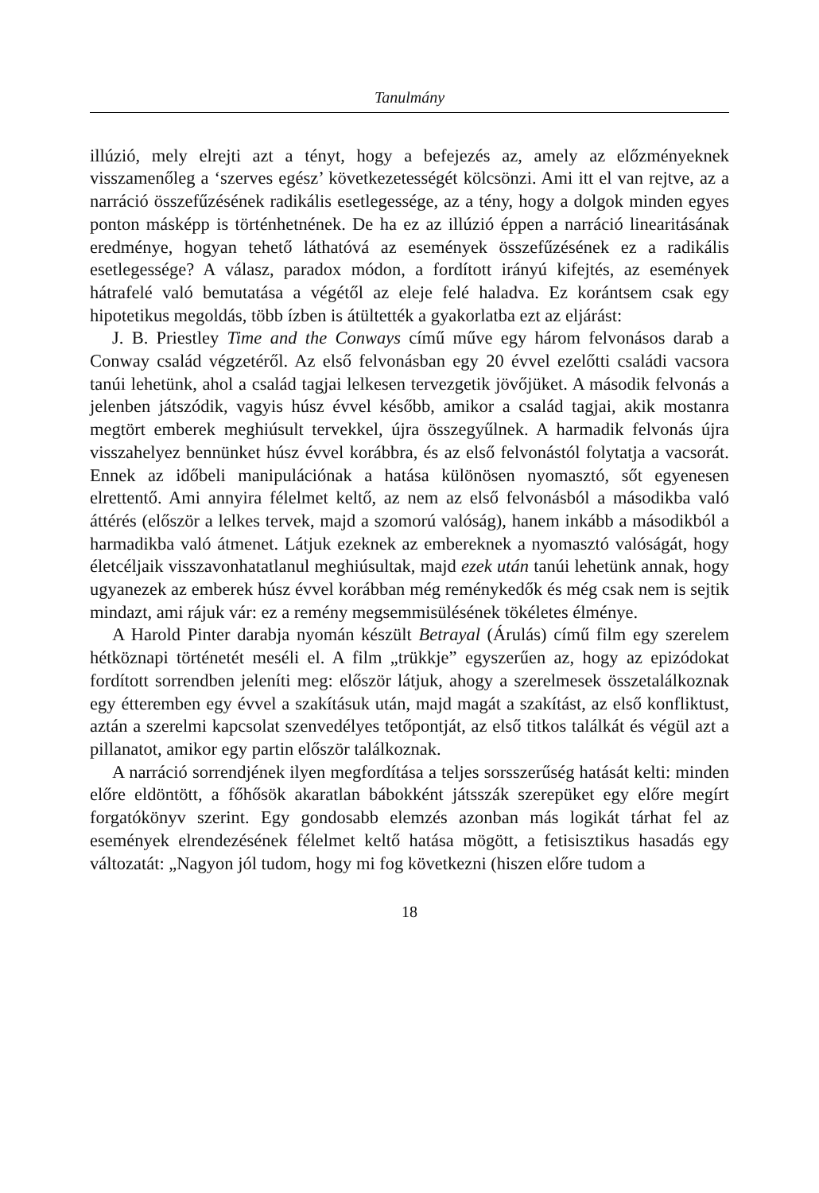Tanulmány
illúzió, mely elrejti azt a tényt, hogy a befejezés az, amely az előzményeknek visszamenőleg a ‘szerves egész’ következetességét kölcsönzi. Ami itt el van rejtve, az a narráció összefűzésének radikális esetlegessége, az a tény, hogy a dolgok minden egyes ponton másképp is történhetnének. De ha ez az illúzió éppen a narráció linearitásának eredménye, hogyan tehető láthatóvá az események összefűzésének ez a radikális esetlegessége? A válasz, paradox módon, a fordított irányú kifejtés, az események hátrafelé való bemutatása a végétől az eleje felé haladva. Ez korántsem csak egy hipotetikus megoldás, több ízben is átültették a gyakorlatba ezt az eljárást:
J. B. Priestley Time and the Conways című műve egy három felvonásos darab a Conway család végzetéről. Az első felvonásban egy 20 évvel ezelőtti családi vacsora tanúi lehetünk, ahol a család tagjai lelkesen tervezgetik jövőjüket. A második felvonás a jelenben játszódik, vagyis húsz évvel később, amikor a család tagjai, akik mostanra megtört emberek meghiúsult tervekkel, újra összegyűlnek. A harmadik felvonás újra visszahelyez bennünket húsz évvel korábbra, és az első felvonástól folytatja a vacsorát. Ennek az időbeli manipulációnak a hatása különösen nyomasztó, sőt egyenesen elrettentő. Ami annyira félelmet keltő, az nem az első felvonásból a másodikba való áttérés (először a lelkes tervek, majd a szomorú valóság), hanem inkább a másodikból a harmadikba való átmenet. Látjuk ezeknek az embereknek a nyomasztó valóságát, hogy életcéljaik visszavonhatatlanul meghiúsultak, majd ezek után tanúi lehetünk annak, hogy ugyanezek az emberek húsz évvel korábban még reménykedők és még csak nem is sejtik mindazt, ami rájuk vár: ez a remény megsemmisülésének tökéletes élménye.
A Harold Pinter darabja nyomán készült Betrayal (Árulás) című film egy szerelem hétköznapi történetét meséli el. A film „trükkje” egyszerűen az, hogy az epizódokat fordított sorrendben jeleníti meg: először látjuk, ahogy a szerelmesek összetalálkoznak egy étteremben egy évvel a szakításuk után, majd magát a szakítást, az első konfliktust, aztán a szerelmi kapcsolat szenvedélyes tetőpontját, az első titkos találkát és végül azt a pillanatot, amikor egy partin először találkoznak.
A narráció sorrendjének ilyen megfordítása a teljes sorsszerűség hatását kelti: minden előre eldöntött, a főhősök akaratlan bábokként játsszák szerepüket egy előre megírt forgatókönyv szerint. Egy gondosabb elemzés azonban más logikát tárhat fel az események elrendezésének félelmet keltő hatása mögött, a fetisisztikus hasadás egy változatát: „Nagyon jól tudom, hogy mi fog következni (hiszen előre tudom a
18